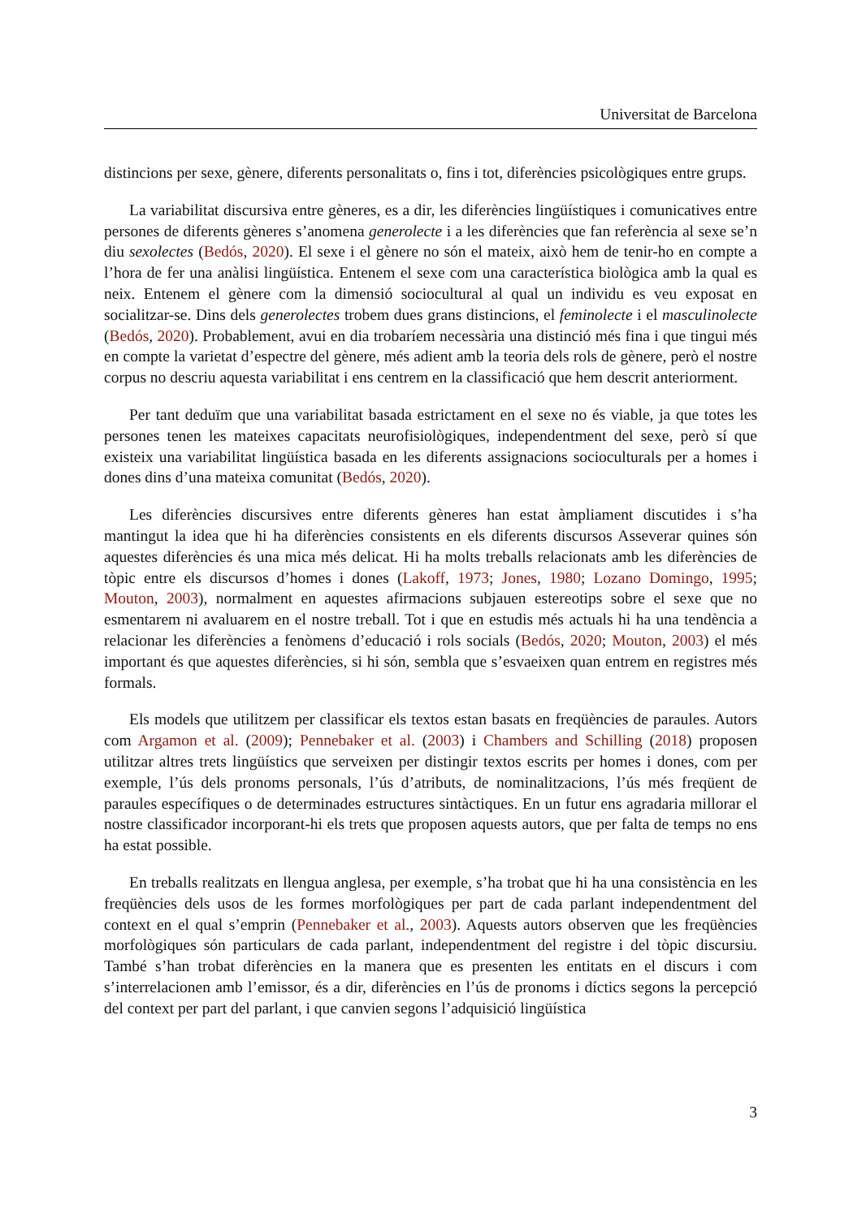Universitat de Barcelona
distincions per sexe, gènere, diferents personalitats o, fins i tot, diferències psicològiques entre grups.
La variabilitat discursiva entre gèneres, es a dir, les diferències lingüístiques i comunicatives entre persones de diferents gèneres s’anomena generolecte i a les diferències que fan referència al sexe se’n diu sexolectes (Bedós, 2020). El sexe i el gènere no són el mateix, això hem de tenir-ho en compte a l’hora de fer una anàlisi lingüística. Entenem el sexe com una característica biològica amb la qual es neix. Entenem el gènere com la dimensió sociocultural al qual un individu es veu exposat en socialitzar-se. Dins dels generolectes trobem dues grans distincions, el feminolecte i el masculinolecte (Bedós, 2020). Probablement, avui en dia trobaríem necessària una distinció més fina i que tingui més en compte la varietat d’espectre del gènere, més adient amb la teoria dels rols de gènere, però el nostre corpus no descriu aquesta variabilitat i ens centrem en la classificació que hem descrit anteriorment.
Per tant deduïm que una variabilitat basada estrictament en el sexe no és viable, ja que totes les persones tenen les mateixes capacitats neurofisiològiques, independentment del sexe, però sí que existeix una variabilitat lingüística basada en les diferents assignacions socioculturals per a homes i dones dins d’una mateixa comunitat (Bedós, 2020).
Les diferències discursives entre diferents gèneres han estat àmpliament discutides i s’ha mantingut la idea que hi ha diferències consistents en els diferents discursos Asseverar quines són aquestes diferències és una mica més delicat. Hi ha molts treballs relacionats amb les diferències de tòpic entre els discursos d’homes i dones (Lakoff, 1973; Jones, 1980; Lozano Domingo, 1995; Mouton, 2003), normalment en aquestes afirmacions subjauen estereotips sobre el sexe que no esmentarem ni avaluarem en el nostre treball. Tot i que en estudis més actuals hi ha una tendència a relacionar les diferències a fenòmens d’educació i rols socials (Bedós, 2020; Mouton, 2003) el més important és que aquestes diferències, si hi són, sembla que s’esvaeixen quan entrem en registres més formals.
Els models que utilitzem per classificar els textos estan basats en freqüències de paraules. Autors com Argamon et al. (2009); Pennebaker et al. (2003) i Chambers and Schilling (2018) proposen utilitzar altres trets lingüístics que serveixen per distingir textos escrits per homes i dones, com per exemple, l’ús dels pronoms personals, l’ús d’atributs, de nominalitzacions, l’ús més freqüent de paraules específiques o de determinades estructures sintàctiques. En un futur ens agradaria millorar el nostre classificador incorporant-hi els trets que proposen aquests autors, que per falta de temps no ens ha estat possible.
En treballs realitzats en llengua anglesa, per exemple, s’ha trobat que hi ha una consistència en les freqüències dels usos de les formes morfològiques per part de cada parlant independentment del context en el qual s’emprin (Pennebaker et al., 2003). Aquests autors observen que les freqüències morfològiques són particulars de cada parlant, independentment del registre i del tòpic discursiu. També s’han trobat diferències en la manera que es presenten les entitats en el discurs i com s’interrelacionen amb l’emissor, és a dir, diferències en l’ús de pronoms i díctics segons la percepció del context per part del parlant, i que canvien segons l’adquisició lingüística
3